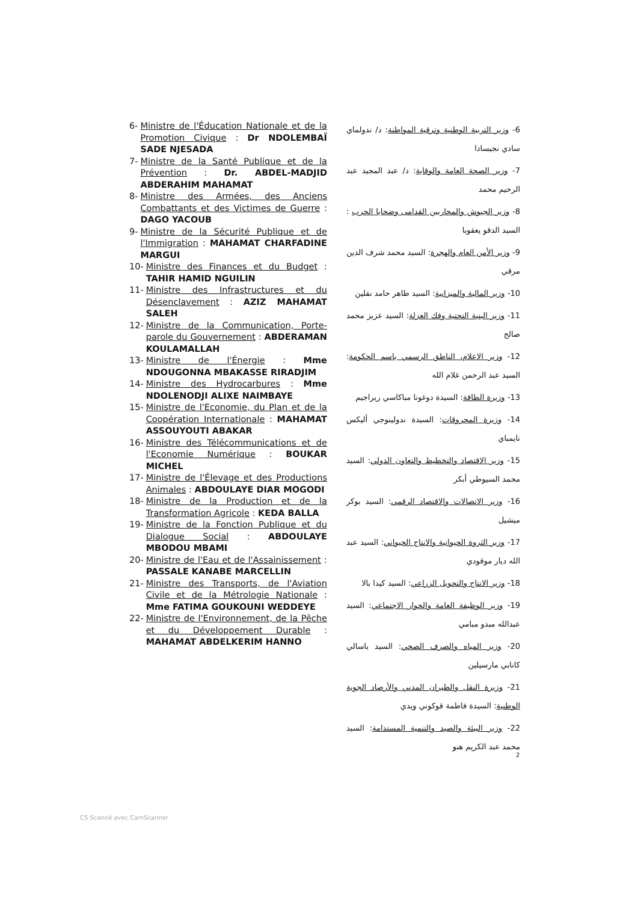6- Ministre de l'Éducation Nationale et de la Promotion Civique : Dr NDOLEMBAÏ SADE NJESADA
7- Ministre de la Santé Publique et de la Prévention : Dr. ABDEL-MADJID ABDERAHIM MAHAMAT
8- Ministre des Armées, des Anciens Combattants et des Victimes de Guerre : DAGO YACOUB
9- Ministre de la Sécurité Publique et de l'Immigration : MAHAMAT CHARFADINE MARGUI
10- Ministre des Finances et du Budget : TAHIR HAMID NGUILIN
11- Ministre des Infrastructures et du Désenclavement : AZIZ MAHAMAT SALEH
12- Ministre de la Communication, Porte-parole du Gouvernement : ABDERAMAN KOULAMALLAH
13- Ministre de l'Énergie : Mme NDOUGONNA MBAKASSE RIRADJIM
14- Ministre des Hydrocarbures : Mme NDOLENODJI ALIXE NAIMBAYE
15- Ministre de l'Economie, du Plan et de la Coopération Internationale : MAHAMAT ASSOUYOUTI ABAKAR
16- Ministre des Télécommunications et de l'Economie Numérique : BOUKAR MICHEL
17- Ministre de l'Élevage et des Productions Animales : ABDOULAYE DIAR MOGODI
18- Ministre de la Production et de la Transformation Agricole : KEDA BALLA
19- Ministre de la Fonction Publique et du Dialogue Social : ABDOULAYE MBODOU MBAMI
20- Ministre de l'Eau et de l'Assainissement : PASSALE KANABE MARCELLIN
21- Ministre des Transports, de l'Aviation Civile et de la Métrologie Nationale : Mme FATIMA GOUKOUNI WEDDEYE
22- Ministre de l'Environnement, de la Pêche et du Développement Durable : MAHAMAT ABDELKERIM HANNO
6- وزير التربية الوطنية وترقية المواطنة: د/ ندولماي سادي نجيسادا
7- وزير الصحة العامة والوقاية: د/ عبد المجيد عبد الرحيم محمد
8- وزير الجيوش والمحاربين القدامى وضحايا الحرب : السيد الدقو يعقوبا
9- وزير الأمن العام والهجرة: السيد محمد شرف الدين مرقي
10- وزير المالية والميزانية: السيد طاهر حامد نقلين
11- وزير البنية التحتية وفك العزلة: السيد عزيز محمد صالح
12- وزير الاعلام، الناطق الرسمي باسم الحكومة: السيد عبد الرحمن غلام الله
13- وزيرة الطاقة: السيدة دوغونا مباكاسي ريراجيم
14- وزيرة المحروقات: السيدة ندولينوجي أليكس نايمباي
15- وزير الاقتصاد والتخطيط والتعاون الدولي: السيد محمد السيوطي أبكر
16- وزير الاتصالات والاقتصاد الرقمي: السيد بوكر ميشيل
17- وزير الثروة الحيوانية والانتاج الحيواني: السيد عبد الله ديار موقودي
18- وزير الانتاج والتحويل الزراعي: السيد كيدا بالا
19- وزير الوظيفة العامة والحوار الاجتماعي: السيد عبدالله مبدو مبامي
20- وزير المياه والصرف الصحي: السيد باسالي كانابي مارسيلين
21- وزيرة النقل والطيران المدني والأرصاد الجوية الوطنية: السيدة فاطمة قوكوني ويدي
22- وزير البيئة والصيد والتنمية المستدامة: السيد محمد عبد الكريم هنو
2
CS Scanné avec CamScanner